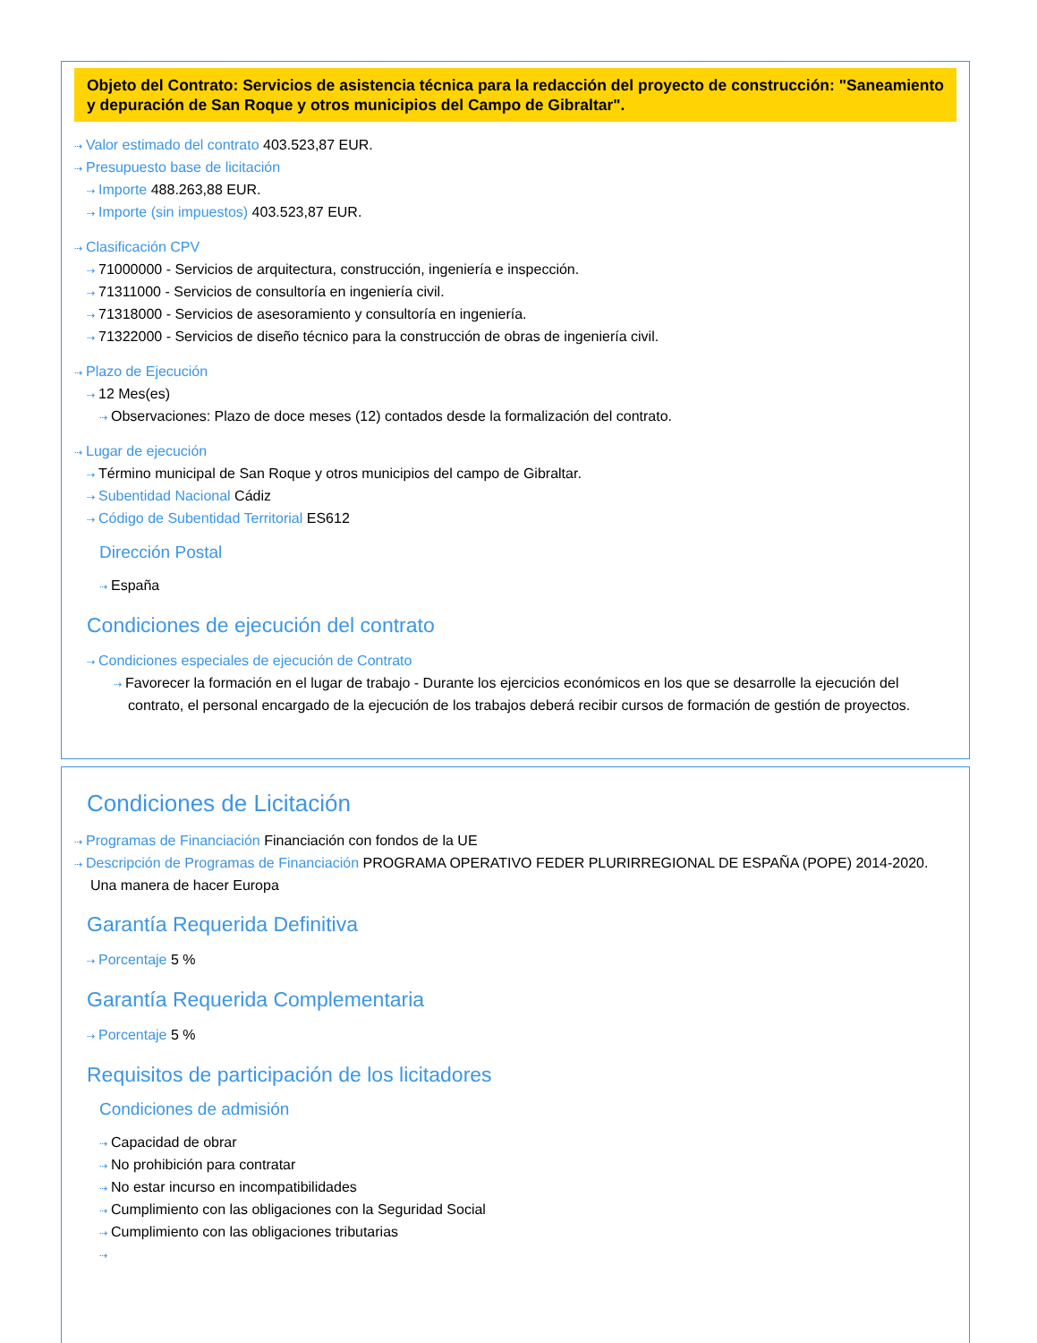Objeto del Contrato: Servicios de asistencia técnica para la redacción del proyecto de construcción: "Saneamiento y depuración de San Roque y otros municipios del Campo de Gibraltar".
⇢ Valor estimado del contrato 403.523,87 EUR.
⇢ Presupuesto base de licitación
⇢ Importe 488.263,88 EUR.
⇢ Importe (sin impuestos) 403.523,87 EUR.
⇢ Clasificación CPV
⇢ 71000000 - Servicios de arquitectura, construcción, ingeniería e inspección.
⇢ 71311000 - Servicios de consultoría en ingeniería civil.
⇢ 71318000 - Servicios de asesoramiento y consultoría en ingeniería.
⇢ 71322000 - Servicios de diseño técnico para la construcción de obras de ingeniería civil.
⇢ Plazo de Ejecución
⇢ 12 Mes(es)
⇢ Observaciones: Plazo de doce meses (12) contados desde la formalización del contrato.
⇢ Lugar de ejecución
⇢ Término municipal de San Roque y otros municipios del campo de Gibraltar.
⇢ Subentidad Nacional Cádiz
⇢ Código de Subentidad Territorial ES612
Dirección Postal
⇢ España
Condiciones de ejecución del contrato
⇢ Condiciones especiales de ejecución de Contrato
⇢ Favorecer la formación en el lugar de trabajo - Durante los ejercicios económicos en los que se desarrolle la ejecución del contrato, el personal encargado de la ejecución de los trabajos deberá recibir cursos de formación de gestión de proyectos.
Condiciones de Licitación
⇢ Programas de Financiación Financiación con fondos de la UE
⇢ Descripción de Programas de Financiación PROGRAMA OPERATIVO FEDER PLURIRREGIONAL DE ESPAÑA (POPE) 2014-2020. Una manera de hacer Europa
Garantía Requerida Definitiva
⇢ Porcentaje 5 %
Garantía Requerida Complementaria
⇢ Porcentaje 5 %
Requisitos de participación de los licitadores
Condiciones de admisión
⇢ Capacidad de obrar
⇢ No prohibición para contratar
⇢ No estar incurso en incompatibilidades
⇢ Cumplimiento con las obligaciones con la Seguridad Social
⇢ Cumplimiento con las obligaciones tributarias
⇢